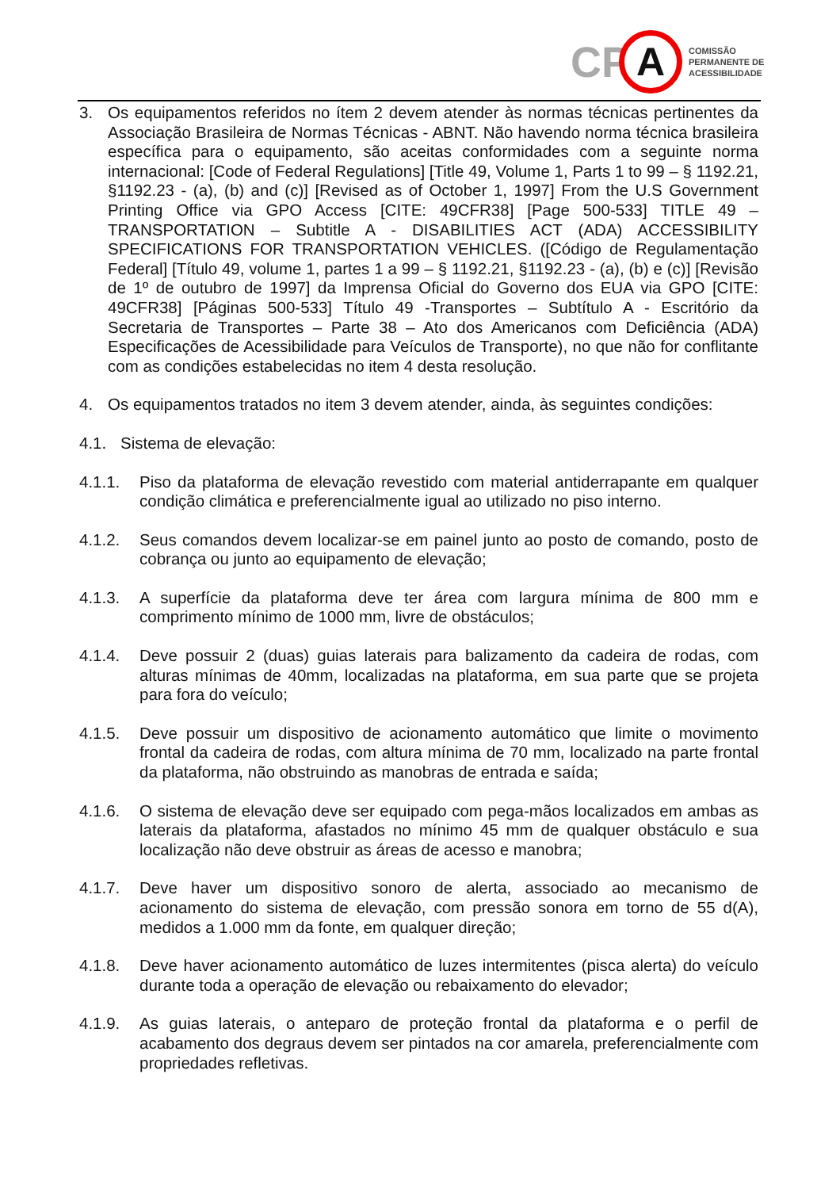CP
A
COMISSÃO
PERMANENTE DE
ACESSIBILIDADE
3. Os equipamentos referidos no ítem 2 devem atender às normas técnicas pertinentes da Associação Brasileira de Normas Técnicas - ABNT. Não havendo norma técnica brasileira específica para o equipamento, são aceitas conformidades com a seguinte norma internacional: [Code of Federal Regulations] [Title 49, Volume 1, Parts 1 to 99 – § 1192.21, §1192.23 - (a), (b) and (c)] [Revised as of October 1, 1997] From the U.S Government Printing Office via GPO Access [CITE: 49CFR38] [Page 500-533] TITLE 49 – TRANSPORTATION – Subtitle A - DISABILITIES ACT (ADA) ACCESSIBILITY SPECIFICATIONS FOR TRANSPORTATION VEHICLES. ([Código de Regulamentação Federal] [Título 49, volume 1, partes 1 a 99 – § 1192.21, §1192.23 - (a), (b) e (c)] [Revisão de 1º de outubro de 1997] da Imprensa Oficial do Governo dos EUA via GPO [CITE: 49CFR38] [Páginas 500-533] Título 49 -Transportes – Subtítulo A - Escritório da Secretaria de Transportes – Parte 38 – Ato dos Americanos com Deficiência (ADA) Especificações de Acessibilidade para Veículos de Transporte), no que não for conflitante com as condições estabelecidas no item 4 desta resolução.
4. Os equipamentos tratados no item 3 devem atender, ainda, às seguintes condições:
4.1. Sistema de elevação:
4.1.1. Piso da plataforma de elevação revestido com material antiderrapante em qualquer condição climática e preferencialmente igual ao utilizado no piso interno.
4.1.2. Seus comandos devem localizar-se em painel junto ao posto de comando, posto de cobrança ou junto ao equipamento de elevação;
4.1.3. A superfície da plataforma deve ter área com largura mínima de 800 mm e comprimento mínimo de 1000 mm, livre de obstáculos;
4.1.4. Deve possuir 2 (duas) guias laterais para balizamento da cadeira de rodas, com alturas mínimas de 40mm, localizadas na plataforma, em sua parte que se projeta para fora do veículo;
4.1.5. Deve possuir um dispositivo de acionamento automático que limite o movimento frontal da cadeira de rodas, com altura mínima de 70 mm, localizado na parte frontal da plataforma, não obstruindo as manobras de entrada e saída;
4.1.6. O sistema de elevação deve ser equipado com pega-mãos localizados em ambas as laterais da plataforma, afastados no mínimo 45 mm de qualquer obstáculo e sua localização não deve obstruir as áreas de acesso e manobra;
4.1.7. Deve haver um dispositivo sonoro de alerta, associado ao mecanismo de acionamento do sistema de elevação, com pressão sonora em torno de 55 d(A), medidos a 1.000 mm da fonte, em qualquer direção;
4.1.8. Deve haver acionamento automático de luzes intermitentes (pisca alerta) do veículo durante toda a operação de elevação ou rebaixamento do elevador;
4.1.9. As guias laterais, o anteparo de proteção frontal da plataforma e o perfil de acabamento dos degraus devem ser pintados na cor amarela, preferencialmente com propriedades refletivas.